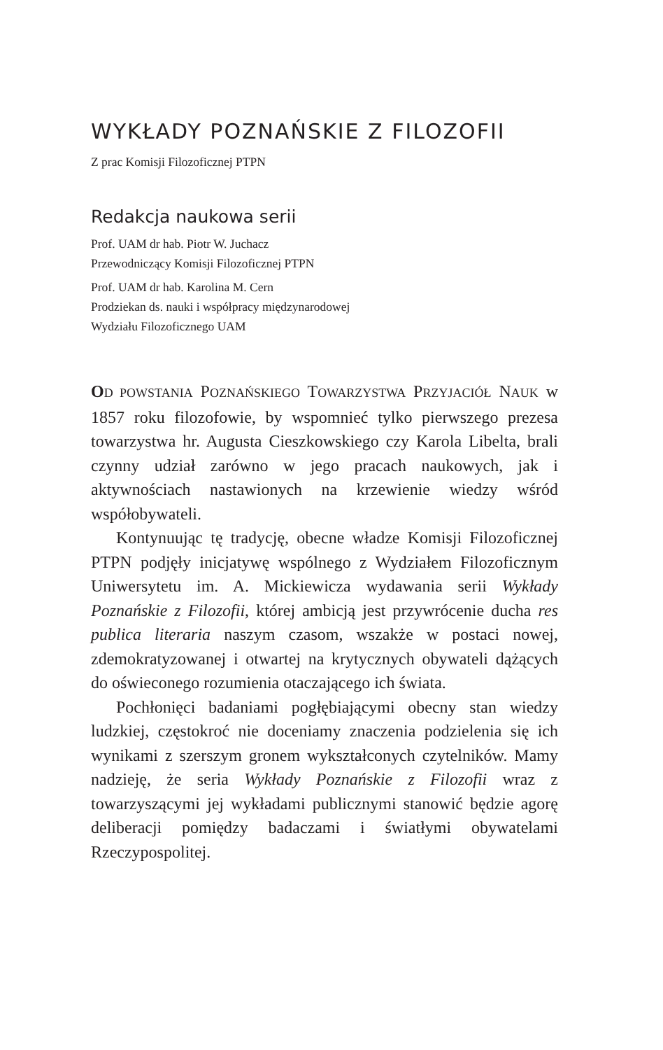WYKŁADY POZNAŃSKIE Z FILOZOFII
Z prac Komisji Filozoficznej PTPN
Redakcja naukowa serii
Prof. UAM dr hab. Piotr W. Juchacz
Przewodniczący Komisji Filozoficznej PTPN
Prof. UAM dr hab. Karolina M. Cern
Prodziekan ds. nauki i współpracy międzynarodowej
Wydziału Filozoficznego UAM
OD POWSTANIA POZNAŃSKIEGO TOWARZYSTWA PRZYJACIÓŁ NAUK w 1857 roku filozofowie, by wspomnieć tylko pierwszego prezesa towarzystwa hr. Augusta Cieszkowskiego czy Karola Libelta, brali czynny udział zarówno w jego pracach naukowych, jak i aktywnościach nastawionych na krzewienie wiedzy wśród współobywateli.
Kontynuując tę tradycję, obecne władze Komisji Filozoficznej PTPN podjęły inicjatywę wspólnego z Wydziałem Filozoficznym Uniwersytetu im. A. Mickiewicza wydawania serii Wykłady Poznańskie z Filozofii, której ambicją jest przywrócenie ducha res publica literaria naszym czasom, wszakże w postaci nowej, zdemokratyzowanej i otwartej na krytycznych obywateli dążących do oświeconego rozumienia otaczającego ich świata.
Pochłonięci badaniami pogłębiającymi obecny stan wiedzy ludzkiej, częstokroć nie doceniamy znaczenia podzielenia się ich wynikami z szerszym gronem wykształconych czytelników. Mamy nadzieję, że seria Wykłady Poznańskie z Filozofii wraz z towarzyszącymi jej wykładami publicznymi stanowić będzie agorę deliberacji pomiędzy badaczami i światłymi obywatelami Rzeczypospolitej.